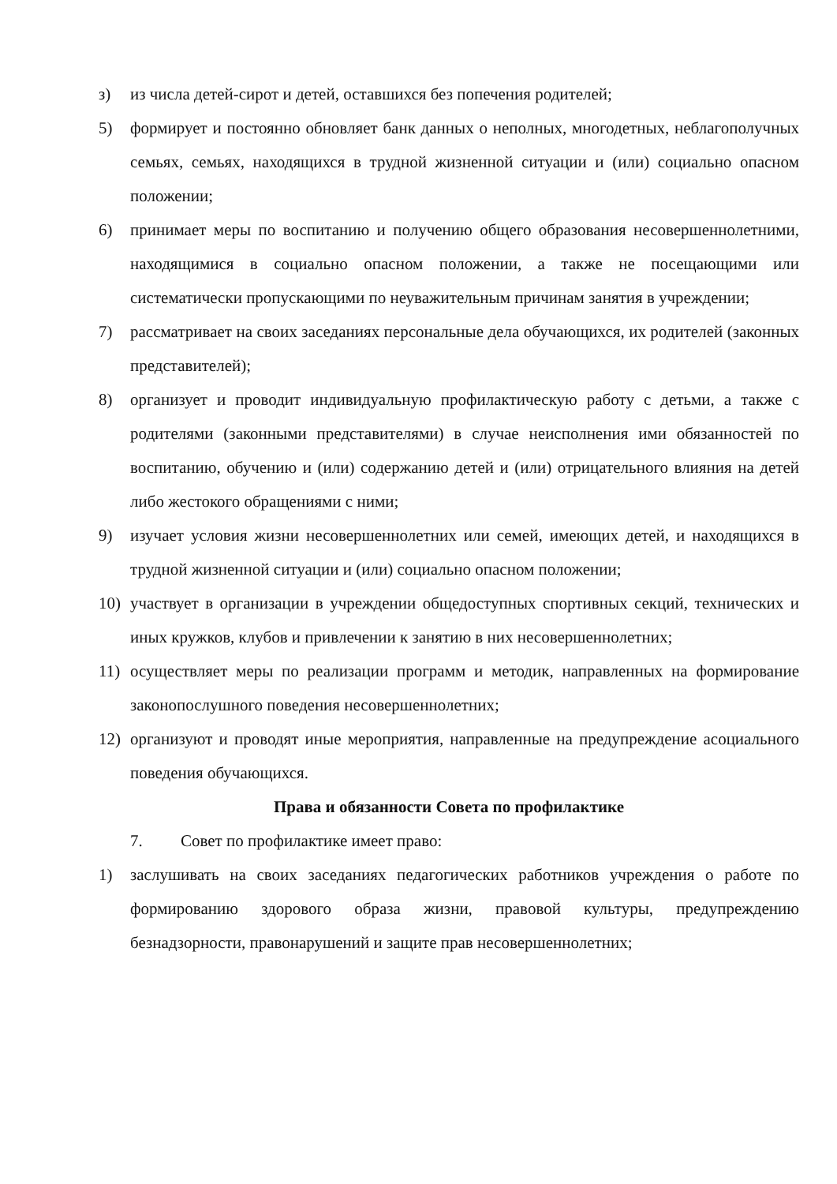з) из числа детей-сирот и детей, оставшихся без попечения родителей;
5) формирует и постоянно обновляет банк данных о неполных, многодетных, неблагополучных семьях, семьях, находящихся в трудной жизненной ситуации и (или) социально опасном положении;
6) принимает меры по воспитанию и получению общего образования несовершеннолетними, находящимися в социально опасном положении, а также не посещающими или систематически пропускающими по неуважительным причинам занятия в учреждении;
7) рассматривает на своих заседаниях персональные дела обучающихся, их родителей (законных представителей);
8) организует и проводит индивидуальную профилактическую работу с детьми, а также с родителями (законными представителями) в случае неисполнения ими обязанностей по воспитанию, обучению и (или) содержанию детей и (или) отрицательного влияния на детей либо жестокого обращениями с ними;
9) изучает условия жизни несовершеннолетних или семей, имеющих детей, и находящихся в трудной жизненной ситуации и (или) социально опасном положении;
10) участвует в организации в учреждении общедоступных спортивных секций, технических и иных кружков, клубов и привлечении к занятию в них несовершеннолетних;
11) осуществляет меры по реализации программ и методик, направленных на формирование законопослушного поведения несовершеннолетних;
12) организуют и проводят иные мероприятия, направленные на предупреждение асоциального поведения обучающихся.
Права и обязанности Совета по профилактике
7. Совет по профилактике имеет право:
1) заслушивать на своих заседаниях педагогических работников учреждения о работе по формированию здорового образа жизни, правовой культуры, предупреждению безнадзорности, правонарушений и защите прав несовершеннолетних;